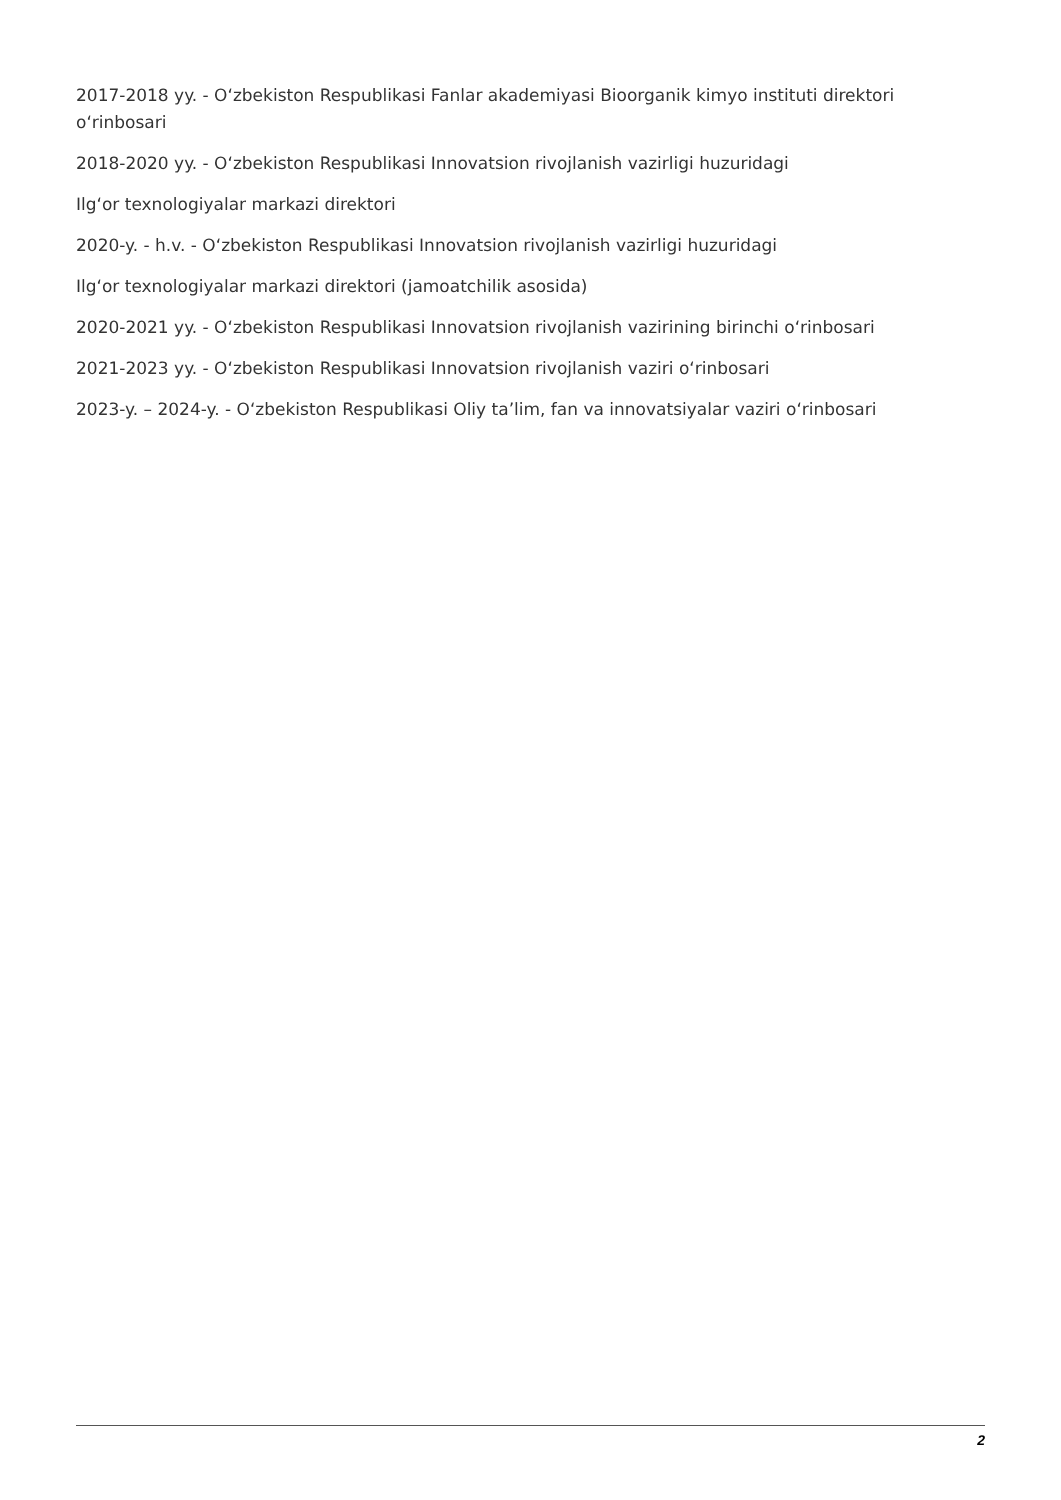2017-2018 yy. - O‘zbekiston Respublikasi Fanlar akademiyasi Bioorganik kimyo instituti direktori o‘rinbosari
2018-2020 yy. - O‘zbekiston Respublikasi Innovatsion rivojlanish vazirligi huzuridagi
Ilg‘or texnologiyalar markazi direktori
2020-y. - h.v. - O‘zbekiston Respublikasi Innovatsion rivojlanish vazirligi huzuridagi
Ilg‘or texnologiyalar markazi direktori (jamoatchilik asosida)
2020-2021 yy. - O‘zbekiston Respublikasi Innovatsion rivojlanish vazirining birinchi o‘rinbosari
2021-2023 yy. - O‘zbekiston Respublikasi Innovatsion rivojlanish vaziri o‘rinbosari
2023-y. – 2024-y. - O‘zbekiston Respublikasi Oliy ta’lim, fan va innovatsiyalar vaziri o‘rinbosari
2